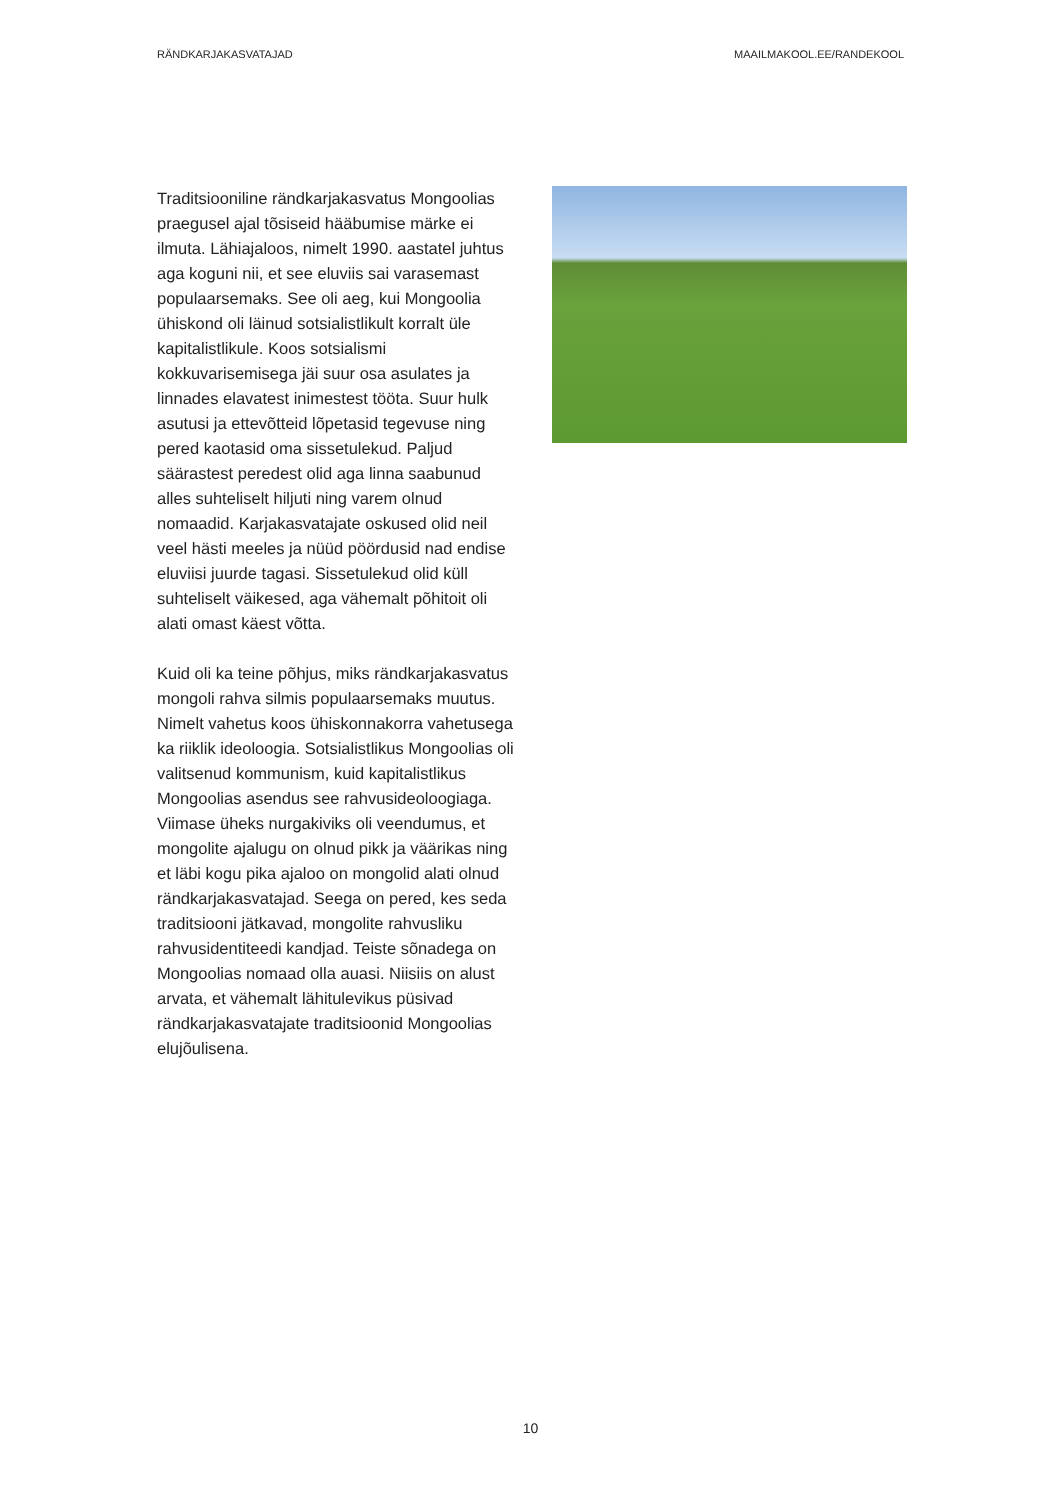RÄNDKARJAKASVATAJAD MAAILMAKOOL.EE/RANDEKOOL
Traditsiooniline rändkarjakasvatus Mongoolias praegusel ajal tõsiseid hääbumise märke ei ilmuta. Lähiajaloos, nimelt 1990. aastatel juhtus aga koguni nii, et see eluviis sai varasemast populaarsemaks. See oli aeg, kui Mongoolia ühiskond oli läinud sotsialistlikult korralt üle kapitalistlikule. Koos sotsialismi kokkuvarisemisega jäi suur osa asulates ja linnades elavatest inimestest tööta. Suur hulk asutusi ja ettevõtteid lõpetasid tegevuse ning pered kaotasid oma sissetulekud. Paljud säärastest peredest olid aga linna saabunud alles suhteliselt hiljuti ning varem olnud nomaadid. Karjakasvatajate oskused olid neil veel hästi meeles ja nüüd pöördusid nad endise eluviisi juurde tagasi. Sissetulekud olid küll suhteliselt väikesed, aga vähemalt põhitoit oli alati omast käest võtta.
Kuid oli ka teine põhjus, miks rändkarjakasvatus mongoli rahva silmis populaarsemaks muutus. Nimelt vahetus koos ühiskonnakorra vahetusega ka riiklik ideoloogia. Sotsialistlikus Mongoolias oli valitsenud kommunism, kuid kapitalistlikus Mongoolias asendus see rahvusideoloogiaga. Viimase üheks nurgakiviks oli veendumus, et mongolite ajalugu on olnud pikk ja väärikas ning et läbi kogu pika ajaloo on mongolid alati olnud rändkarjakasvatajad. Seega on pered, kes seda traditsiooni jätkavad, mongolite rahvusliku rahvusidentiteedi kandjad. Teiste sõnadega on Mongoolias nomaad olla auasi. Niisiis on alust arvata, et vähemalt lähitulevikus püsivad rändkarjakasvatajate traditsioonid Mongoolias elujõulisena.
10